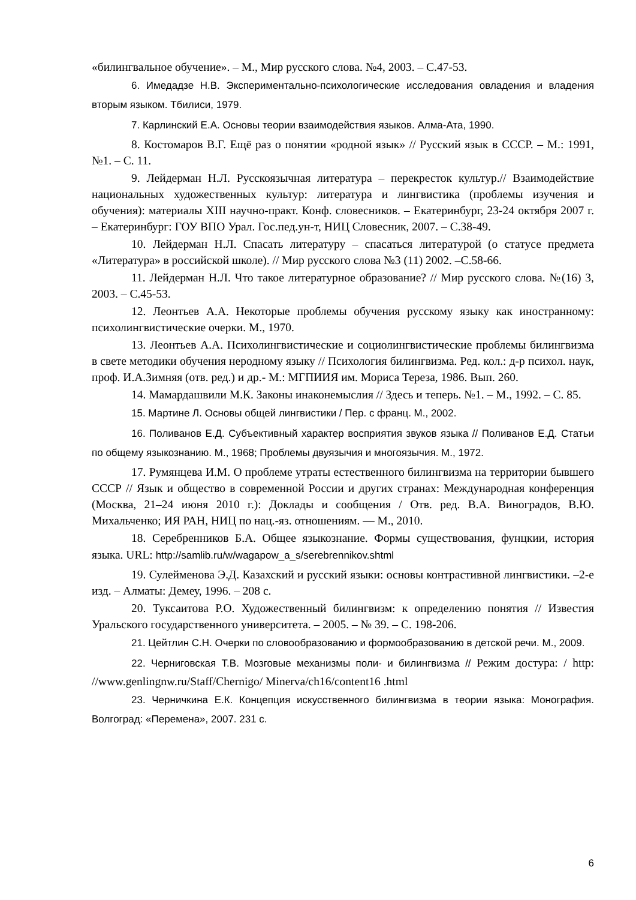«билингвальное обучение». – М., Мир русского слова. №4, 2003. – С.47-53.
6. Имедадзе Н.В. Экспериментально-психологические исследования овладения и владения вторым языком. Тбилиси, 1979.
7. Карлинский Е.А. Основы теории взаимодействия языков. Алма-Ата, 1990.
8. Костомаров В.Г. Ещё раз о понятии «родной язык» // Русский язык в СССР. – М.: 1991, №1. – С. 11.
9. Лейдерман Н.Л. Русскоязычная литература – перекресток культур.// Взаимодействие национальных художественных культур: литература и лингвистика (проблемы изучения и обучения): материалы XIII научно-практ. Конф. словесников. – Екатеринбург, 23-24 октября 2007 г. – Екатеринбург: ГОУ ВПО Урал. Гос.пед.ун-т, НИЦ Словесник, 2007. – С.38-49.
10. Лейдерман Н.Л. Спасать литературу – спасаться литературой (о статусе предмета «Литература» в российской школе). // Мир русского слова №3 (11) 2002. –С.58-66.
11. Лейдерман Н.Л. Что такое литературное образование? // Мир русского слова. №(16) 3, 2003. – С.45-53.
12. Леонтьев А.А. Некоторые проблемы обучения русскому языку как иностранному: психолингвистические очерки. М., 1970.
13. Леонтьев А.А. Психолингвистические и социолингвистические проблемы билингвизма в свете методики обучения неродному языку // Психология билингвизма. Ред. кол.: д-р психол. наук, проф. И.А.Зимняя (отв. ред.) и др.- М.: МГПИИЯ им. Мориса Тереза, 1986. Вып. 260.
14. Мамардашвили М.К. Законы инаконемыслия // Здесь и теперь. №1. – М., 1992. – С. 85.
15. Мартине Л. Основы общей лингвистики / Пер. с франц. М., 2002.
16. Поливанов Е.Д. Субъективный характер восприятия звуков языка // Поливанов Е.Д. Статьи по общему языкознанию. М., 1968; Проблемы двуязычия и многоязычия. М., 1972.
17. Румянцева И.М. О проблеме утраты естественного билингвизма на территории бывшего СССР // Язык и общество в современной России и других странах: Международная конференция (Москва, 21–24 июня 2010 г.): Доклады и сообщения / Отв. ред. В.А. Виноградов, В.Ю. Михальченко; ИЯ РАН, НИЦ по нац.-яз. отношениям. — М., 2010.
18. Серебренников Б.А. Общее языкознание. Формы существования, фунцкии, история языка. URL: http://samlib.ru/w/wagapow_a_s/serebrennikov.shtml
19. Сулейменова Э.Д. Казахский и русский языки: основы контрастивной лингвистики. –2-е изд. – Алматы: Демеу, 1996. – 208 с.
20. Туксаитова Р.О. Художественный билингвизм: к определению понятия // Известия Уральского государственного университета. – 2005. – № 39. – С. 198-206.
21. Цейтлин С.Н. Очерки по словообразованию и формообразованию в детской речи. М., 2009.
22. Черниговская Т.В. Мозговые механизмы поли- и билингвизма // Режим достура: / http: //www.genlingnw.ru/Staff/Chernigo/ Minerva/ch16/content16 .html
23. Черничкина Е.К. Концепция искусственного билингвизма в теории языка: Монография. Волгоград: «Перемена», 2007. 231 с.
6